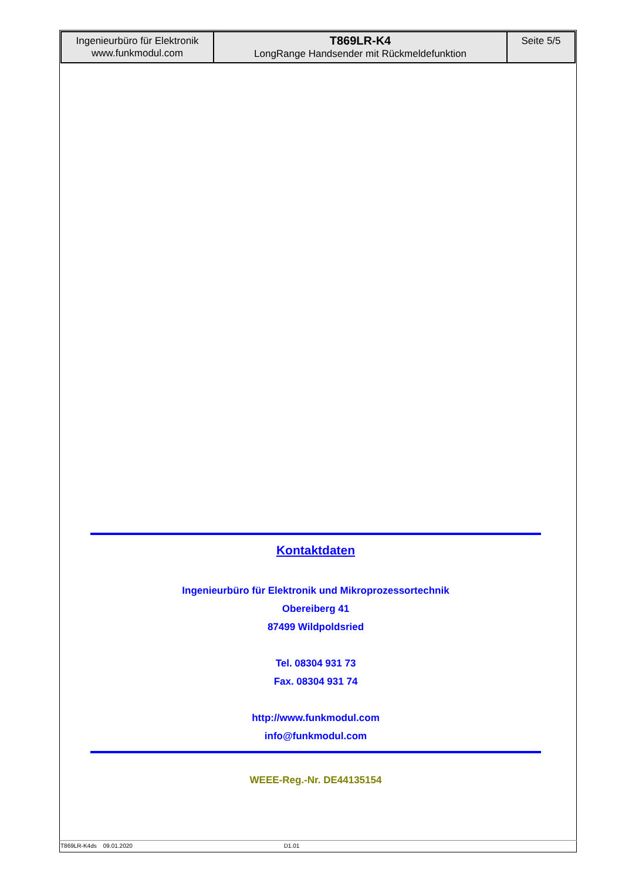| Ingenieurbüro für Elektronik www.funkmodul.com | T869LR-K4 LongRange Handsender mit Rückmeldefunktion | Seite 5/5 |
Kontaktdaten
Ingenieurbüro für Elektronik und Mikroprozessortechnik
Obereiberg 41
87499 Wildpoldsried
Tel. 08304 931 73
Fax. 08304 931 74
http://www.funkmodul.com
info@funkmodul.com
WEEE-Reg.-Nr. DE44135154
T869LR-K4ds 09.01.2020 D1.01